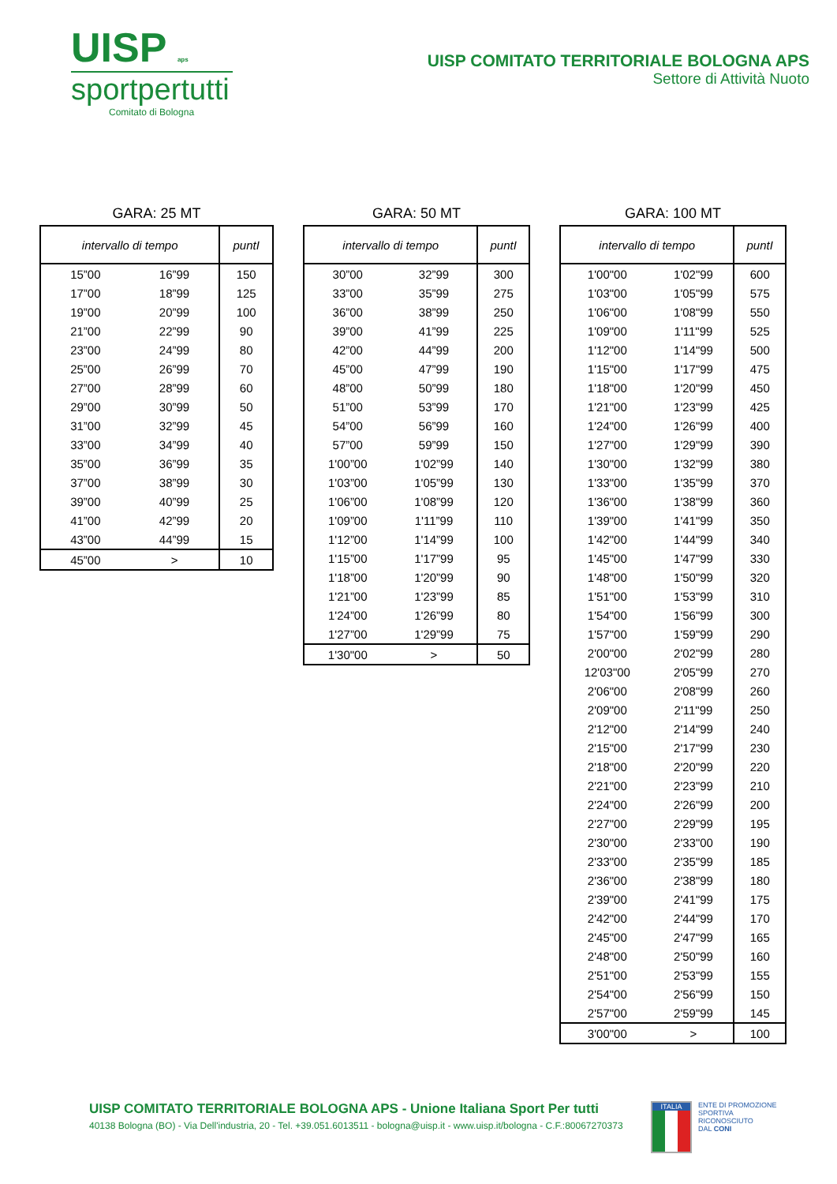UISP aps
sportpertutti
Comitato di Bologna
UISP COMITATO TERRITORIALE BOLOGNA APS
Settore di Attività Nuoto
GARA: 25 MT
| intervallo di tempo | | puntI |
| --- | --- | --- |
| 15”00 | 16”99 | 150 |
| 17”00 | 18”99 | 125 |
| 19”00 | 20”99 | 100 |
| 21”00 | 22”99 | 90 |
| 23”00 | 24”99 | 80 |
| 25”00 | 26”99 | 70 |
| 27”00 | 28”99 | 60 |
| 29”00 | 30”99 | 50 |
| 31”00 | 32”99 | 45 |
| 33”00 | 34”99 | 40 |
| 35”00 | 36”99 | 35 |
| 37”00 | 38”99 | 30 |
| 39”00 | 40”99 | 25 |
| 41”00 | 42”99 | 20 |
| 43”00 | 44”99 | 15 |
| 45”00 | > | 10 |
GARA: 50 MT
| intervallo di tempo | | puntI |
| --- | --- | --- |
| 30”00 | 32”99 | 300 |
| 33”00 | 35”99 | 275 |
| 36”00 | 38”99 | 250 |
| 39”00 | 41”99 | 225 |
| 42”00 | 44”99 | 200 |
| 45”00 | 47”99 | 190 |
| 48”00 | 50”99 | 180 |
| 51”00 | 53”99 | 170 |
| 54”00 | 56”99 | 160 |
| 57”00 | 59”99 | 150 |
| 1'00”00 | 1'02”99 | 140 |
| 1'03”00 | 1'05”99 | 130 |
| 1'06”00 | 1'08”99 | 120 |
| 1'09”00 | 1'11”99 | 110 |
| 1'12”00 | 1'14”99 | 100 |
| 1'15”00 | 1'17”99 | 95 |
| 1'18”00 | 1'20”99 | 90 |
| 1'21”00 | 1'23”99 | 85 |
| 1'24”00 | 1'26”99 | 80 |
| 1'27”00 | 1'29”99 | 75 |
| 1'30"00 | > | 50 |
GARA: 100 MT
| intervallo di tempo | | puntI |
| --- | --- | --- |
| 1'00"00 | 1'02"99 | 600 |
| 1'03"00 | 1'05"99 | 575 |
| 1'06"00 | 1'08"99 | 550 |
| 1'09"00 | 1'11"99 | 525 |
| 1'12"00 | 1'14"99 | 500 |
| 1'15"00 | 1'17"99 | 475 |
| 1'18"00 | 1'20"99 | 450 |
| 1'21"00 | 1'23"99 | 425 |
| 1'24"00 | 1'26"99 | 400 |
| 1'27"00 | 1'29"99 | 390 |
| 1'30"00 | 1'32"99 | 380 |
| 1'33"00 | 1'35"99 | 370 |
| 1'36"00 | 1'38"99 | 360 |
| 1'39"00 | 1'41"99 | 350 |
| 1'42"00 | 1'44"99 | 340 |
| 1'45"00 | 1'47"99 | 330 |
| 1'48"00 | 1'50"99 | 320 |
| 1'51"00 | 1'53"99 | 310 |
| 1'54"00 | 1'56"99 | 300 |
| 1'57"00 | 1'59"99 | 290 |
| 2'00"00 | 2'02"99 | 280 |
| 12'03"00 | 2'05"99 | 270 |
| 2'06"00 | 2'08"99 | 260 |
| 2'09"00 | 2'11"99 | 250 |
| 2'12"00 | 2'14"99 | 240 |
| 2'15"00 | 2'17"99 | 230 |
| 2'18"00 | 2'20"99 | 220 |
| 2'21"00 | 2'23"99 | 210 |
| 2'24"00 | 2'26"99 | 200 |
| 2'27"00 | 2'29"99 | 195 |
| 2'30"00 | 2'33"00 | 190 |
| 2'33"00 | 2'35"99 | 185 |
| 2'36"00 | 2'38"99 | 180 |
| 2'39"00 | 2'41"99 | 175 |
| 2'42"00 | 2'44"99 | 170 |
| 2'45"00 | 2'47"99 | 165 |
| 2'48"00 | 2'50"99 | 160 |
| 2'51"00 | 2'53"99 | 155 |
| 2'54"00 | 2'56"99 | 150 |
| 2'57"00 | 2'59"99 | 145 |
| 3'00"00 | > | 100 |
UISP COMITATO TERRITORIALE BOLOGNA APS - Unione Italiana Sport Per tutti
40138 Bologna (BO) - Via Dell'industria, 20 - Tel. +39.051.6013511 - bologna@uisp.it - www.uisp.it/bologna - C.F.:80067270373
ITALIA
ENTE DI PROMOZIONE
SPORTIVA
RICONOSCIUTO
DAL CONI